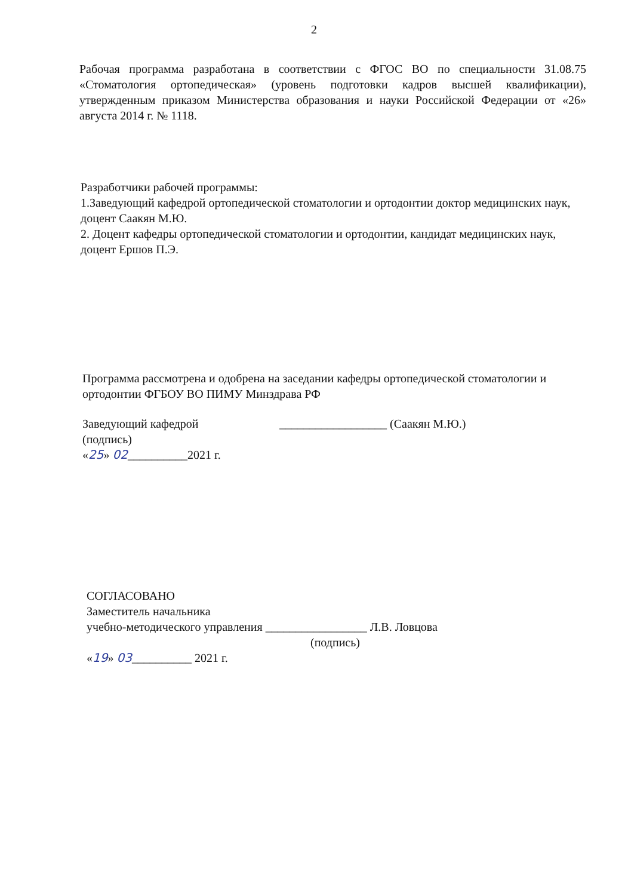2
Рабочая программа разработана в соответствии с ФГОС ВО по специальности 31.08.75 «Стоматология ортопедическая» (уровень подготовки кадров высшей квалификации), утвержденным приказом Министерства образования и науки Российской Федерации от «26» августа 2014 г. № 1118.
Разработчики рабочей программы:
1.Заведующий кафедрой ортопедической стоматологии и ортодонтии доктор медицинских наук, доцент Саакян М.Ю.
2. Доцент кафедры ортопедической стоматологии и ортодонтии, кандидат медицинских наук, доцент Ершов П.Э.
Программа рассмотрена и одобрена на заседании кафедры ортопедической стоматологии и ортодонтии ФГБОУ ВО ПИМУ Минздрава РФ
Заведующий кафедрой __________________ (Саакян М.Ю.)
(подпись)
«25» 02__________2021 г.
СОГЛАСОВАНО
Заместитель начальника
учебно-методического управления _________________ Л.В. Ловцова
(подпись)
«19» 03__________ 2021 г.